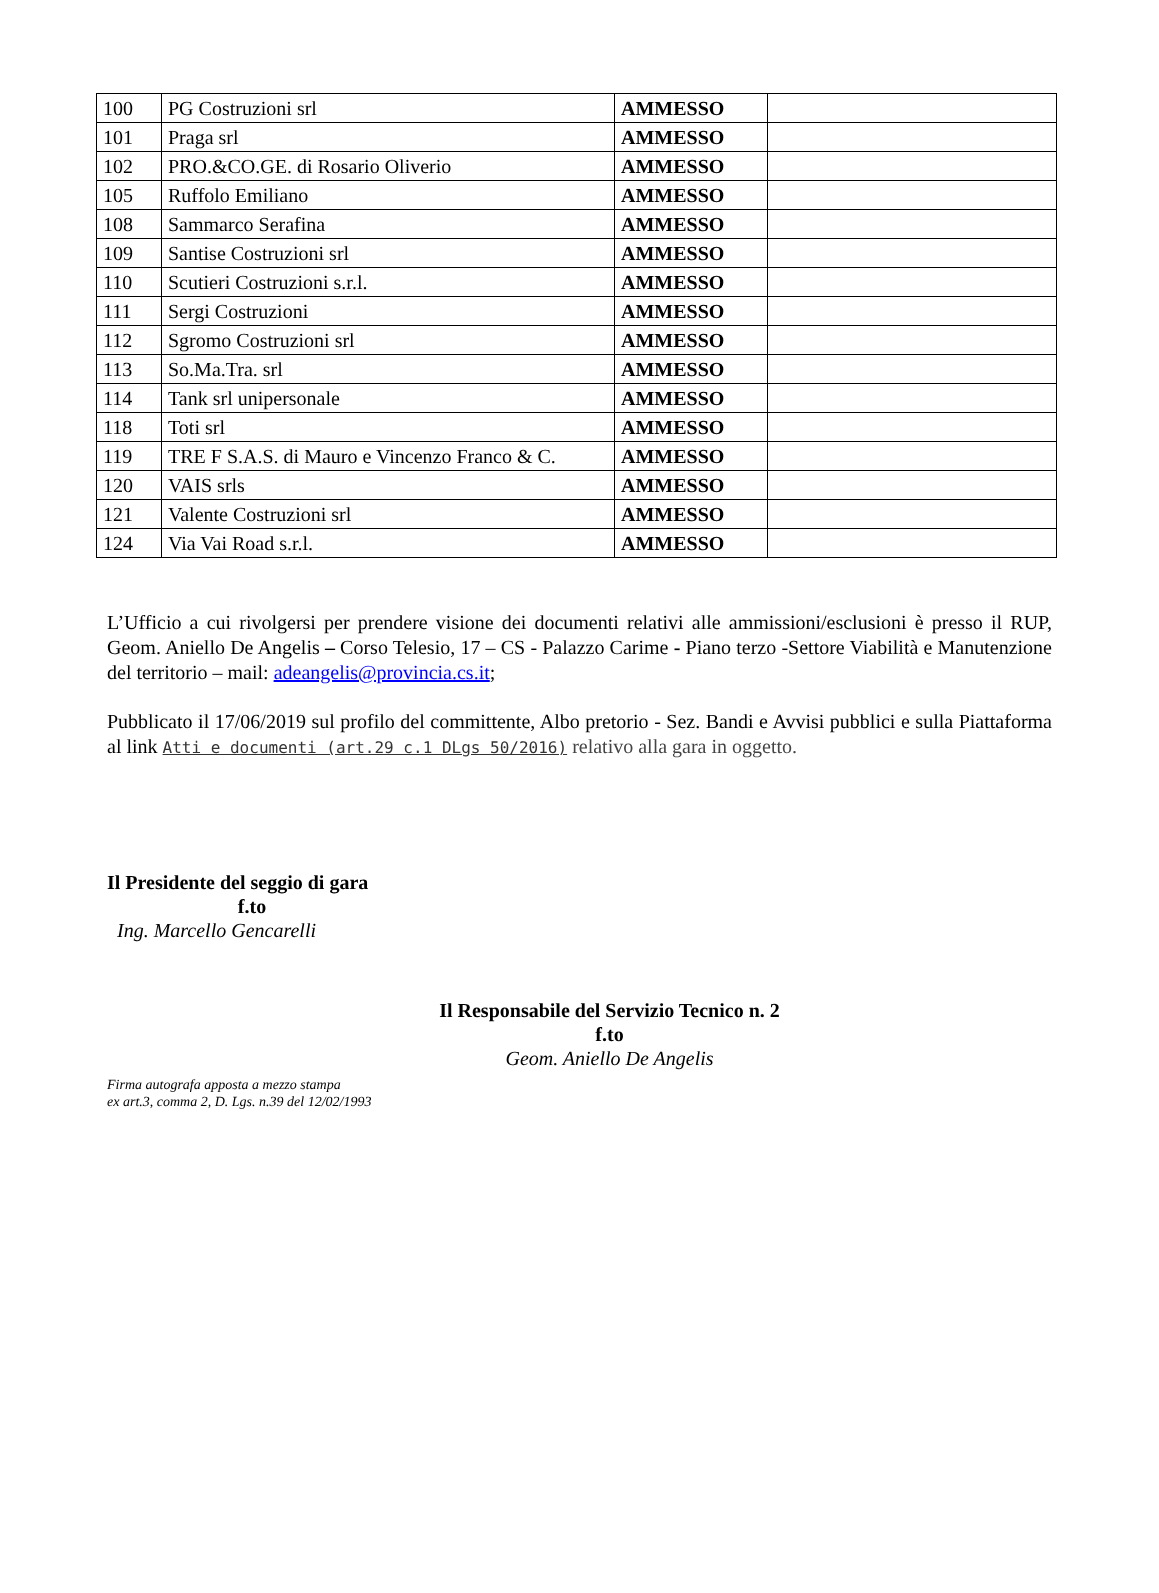| 100 | PG Costruzioni srl | AMMESSO | |
| 101 | Praga srl | AMMESSO | |
| 102 | PRO.&CO.GE. di Rosario Oliverio | AMMESSO | |
| 105 | Ruffolo Emiliano | AMMESSO | |
| 108 | Sammarco Serafina | AMMESSO | |
| 109 | Santise Costruzioni srl | AMMESSO | |
| 110 | Scutieri Costruzioni s.r.l. | AMMESSO | |
| 111 | Sergi Costruzioni | AMMESSO | |
| 112 | Sgromo Costruzioni srl | AMMESSO | |
| 113 | So.Ma.Tra. srl | AMMESSO | |
| 114 | Tank srl unipersonale | AMMESSO | |
| 118 | Toti srl | AMMESSO | |
| 119 | TRE F S.A.S. di Mauro e Vincenzo Franco & C. | AMMESSO | |
| 120 | VAIS srls | AMMESSO | |
| 121 | Valente Costruzioni srl | AMMESSO | |
| 124 | Via Vai Road s.r.l. | AMMESSO | |
L’Ufficio a cui rivolgersi per prendere visione dei documenti relativi alle ammissioni/esclusioni è presso il RUP, Geom. Aniello De Angelis – Corso Telesio, 17 – CS - Palazzo Carime - Piano terzo -Settore Viabilità e Manutenzione del territorio – mail: adeangelis@provincia.cs.it;
Pubblicato il 17/06/2019 sul profilo del committente, Albo pretorio - Sez. Bandi e Avvisi pubblici e sulla Piattaforma al link Atti e documenti (art.29 c.1 DLgs 50/2016) relativo alla gara in oggetto.
Il Presidente del seggio di gara
f.to
Ing. Marcello Gencarelli
Il Responsabile del Servizio Tecnico n. 2
f.to
Geom. Aniello De Angelis
Firma autografa apposta a mezzo stampa
ex art.3, comma 2, D. Lgs. n.39 del 12/02/1993